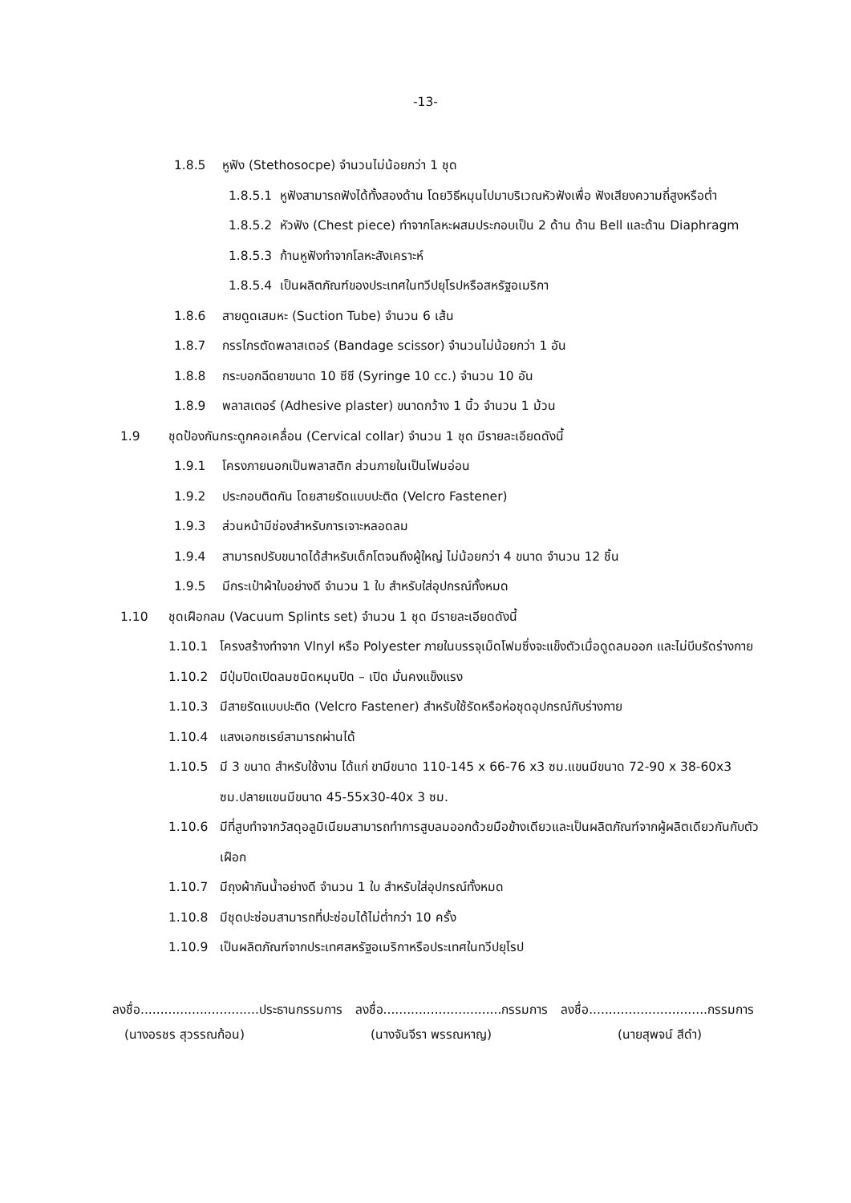-13-
1.8.5 หูฟัง (Stethosocpe) จำนวนไม่น้อยกว่า 1 ชุด
1.8.5.1 หูฟังสามารถฟังได้ทั้งสองด้าน โดยวิธีหมุนไปมาบริเวณหัวฟังเพื่อ ฟังเสียงความถี่สูงหรือต่ำ
1.8.5.2 หัวฟัง (Chest piece) ทำจากโลหะผสมประกอบเป็น 2 ด้าน ด้าน Bell และด้าน Diaphragm
1.8.5.3 ก้านหูฟังทำจากโลหะสังเคราะห์
1.8.5.4 เป็นผลิตภัณฑ์ของประเทศในทวีปยุโรปหรือสหรัฐอเมริกา
1.8.6 สายดูดเสมหะ (Suction Tube) จำนวน 6 เส้น
1.8.7 กรรไกรตัดพลาสเตอร์ (Bandage scissor) จำนวนไม่น้อยกว่า 1 อัน
1.8.8 กระบอกฉีดยาขนาด 10 ซีซี (Syringe 10 cc.) จำนวน 10 อัน
1.8.9 พลาสเตอร์ (Adhesive plaster) ขนาดกว้าง 1 นิ้ว จำนวน 1 ม้วน
1.9 ชุดป้องกันกระดูกคอเคลื่อน (Cervical collar) จำนวน 1 ชุด มีรายละเอียดดังนี้
1.9.1 โครงภายนอกเป็นพลาสติก ส่วนภายในเป็นโฟมอ่อน
1.9.2 ประกอบติดกัน โดยสายรัดแบบปะติด (Velcro Fastener)
1.9.3 ส่วนหน้ามีช่องสำหรับการเจาะหลอดลม
1.9.4 สามารถปรับขนาดได้สำหรับเด็กโตจนถึงผู้ใหญ่ ไม่น้อยกว่า 4 ขนาด จำนวน 12 ชิ้น
1.9.5 มีกระเป๋าผ้าใบอย่างดี จำนวน 1 ใบ สำหรับใส่อุปกรณ์ทั้งหมด
1.10 ชุดเฝือกลม (Vacuum Splints set) จำนวน 1 ชุด มีรายละเอียดดังนี้
1.10.1 โครงสร้างทำจาก Vlnyl หรือ Polyester ภายในบรรจุเม็ดโฟมซึ่งจะแข็งตัวเมื่อดูดลมออก และไม่บีบรัดร่างกาย
1.10.2 มีปุ่มปิดเปิดลมชนิดหมุนปิด – เปิด มั่นคงแข็งแรง
1.10.3 มีสายรัดแบบปะติด (Velcro Fastener) สำหรับใช้รัดหรือห่อชุดอุปกรณ์กับร่างกาย
1.10.4 แสงเอกซเรย์สามารถผ่านได้
1.10.5 มี 3 ขนาด สำหรับใช้งาน ได้แก่ ขามีขนาด 110-145 x 66-76 x3 ซม.แขนมีขนาด 72-90 x 38-60x3 ซม.ปลายแขนมีขนาด 45-55x30-40x 3 ซม.
1.10.6 มีที่สูบทำจากวัสดุอลูมิเนียมสามารถทำการสูบลมออกด้วยมือข้างเดียวและเป็นผลิตภัณฑ์จากผู้ผลิตเดียวกันกับตัวเฝือก
1.10.7 มีถุงผ้ากันน้ำอย่างดี จำนวน 1 ใบ สำหรับใส่อุปกรณ์ทั้งหมด
1.10.8 มีชุดปะซ่อมสามารถที่ปะซ่อมได้ไม่ต่ำกว่า 10 ครั้ง
1.10.9 เป็นผลิตภัณฑ์จากประเทศสหรัฐอเมริกาหรือประเทศในทวีปยุโรป
ลงชื่อ..............................ประธานกรรมการ ลงชื่อ..............................กรรมการ ลงชื่อ..............................กรรมการ
(นางอรชร สุวรรณก้อน) (นางจันจีรา พรรณหาญ) (นายสุพจน์ สีดำ)